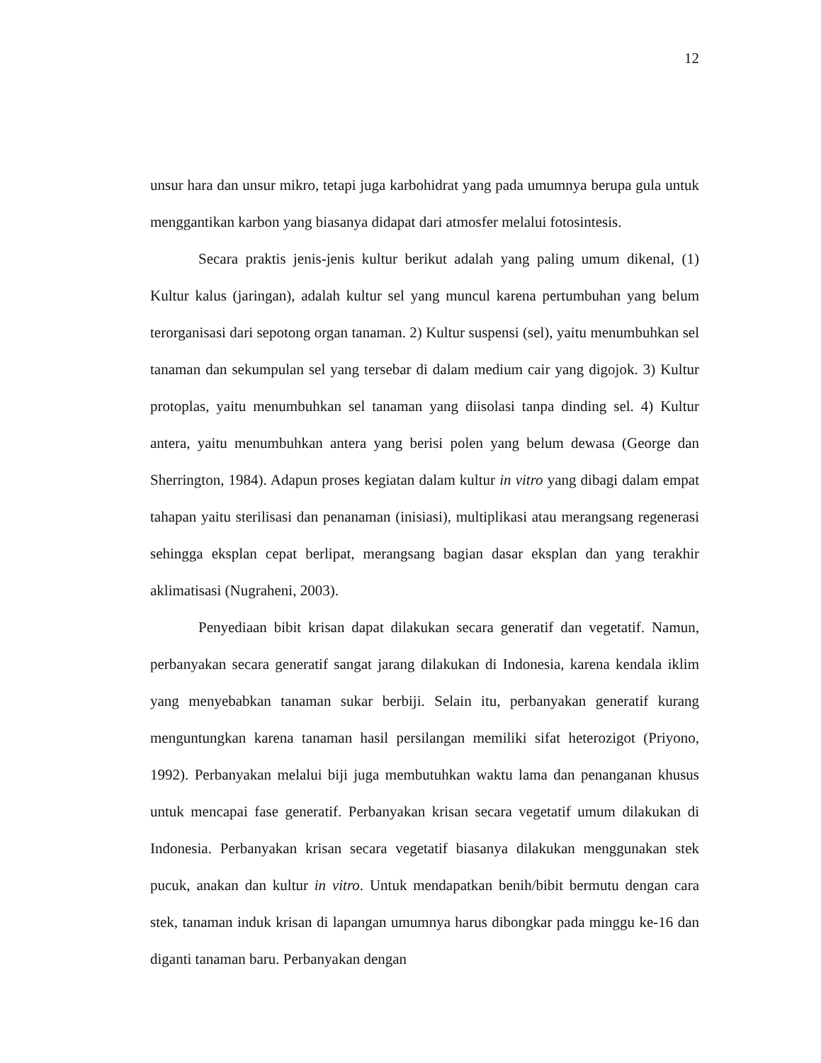12
unsur hara dan unsur mikro, tetapi juga karbohidrat yang pada umumnya berupa gula untuk menggantikan karbon yang biasanya didapat dari atmosfer melalui fotosintesis.
Secara praktis jenis-jenis kultur berikut adalah yang paling umum dikenal, (1) Kultur kalus (jaringan), adalah kultur sel yang muncul karena pertumbuhan yang belum terorganisasi dari sepotong organ tanaman. 2) Kultur suspensi (sel), yaitu menumbuhkan sel tanaman dan sekumpulan sel yang tersebar di dalam medium cair yang digojok. 3) Kultur protoplas, yaitu menumbuhkan sel tanaman yang diisolasi tanpa dinding sel. 4) Kultur antera, yaitu menumbuhkan antera yang berisi polen yang belum dewasa (George dan Sherrington, 1984). Adapun proses kegiatan dalam kultur in vitro yang dibagi dalam empat tahapan yaitu sterilisasi dan penanaman (inisiasi), multiplikasi atau merangsang regenerasi sehingga eksplan cepat berlipat, merangsang bagian dasar eksplan dan yang terakhir aklimatisasi (Nugraheni, 2003).
Penyediaan bibit krisan dapat dilakukan secara generatif dan vegetatif. Namun, perbanyakan secara generatif sangat jarang dilakukan di Indonesia, karena kendala iklim yang menyebabkan tanaman sukar berbiji. Selain itu, perbanyakan generatif kurang menguntungkan karena tanaman hasil persilangan memiliki sifat heterozigot (Priyono, 1992). Perbanyakan melalui biji juga membutuhkan waktu lama dan penanganan khusus untuk mencapai fase generatif. Perbanyakan krisan secara vegetatif umum dilakukan di Indonesia. Perbanyakan krisan secara vegetatif biasanya dilakukan menggunakan stek pucuk, anakan dan kultur in vitro. Untuk mendapatkan benih/bibit bermutu dengan cara stek, tanaman induk krisan di lapangan umumnya harus dibongkar pada minggu ke-16 dan diganti tanaman baru. Perbanyakan dengan